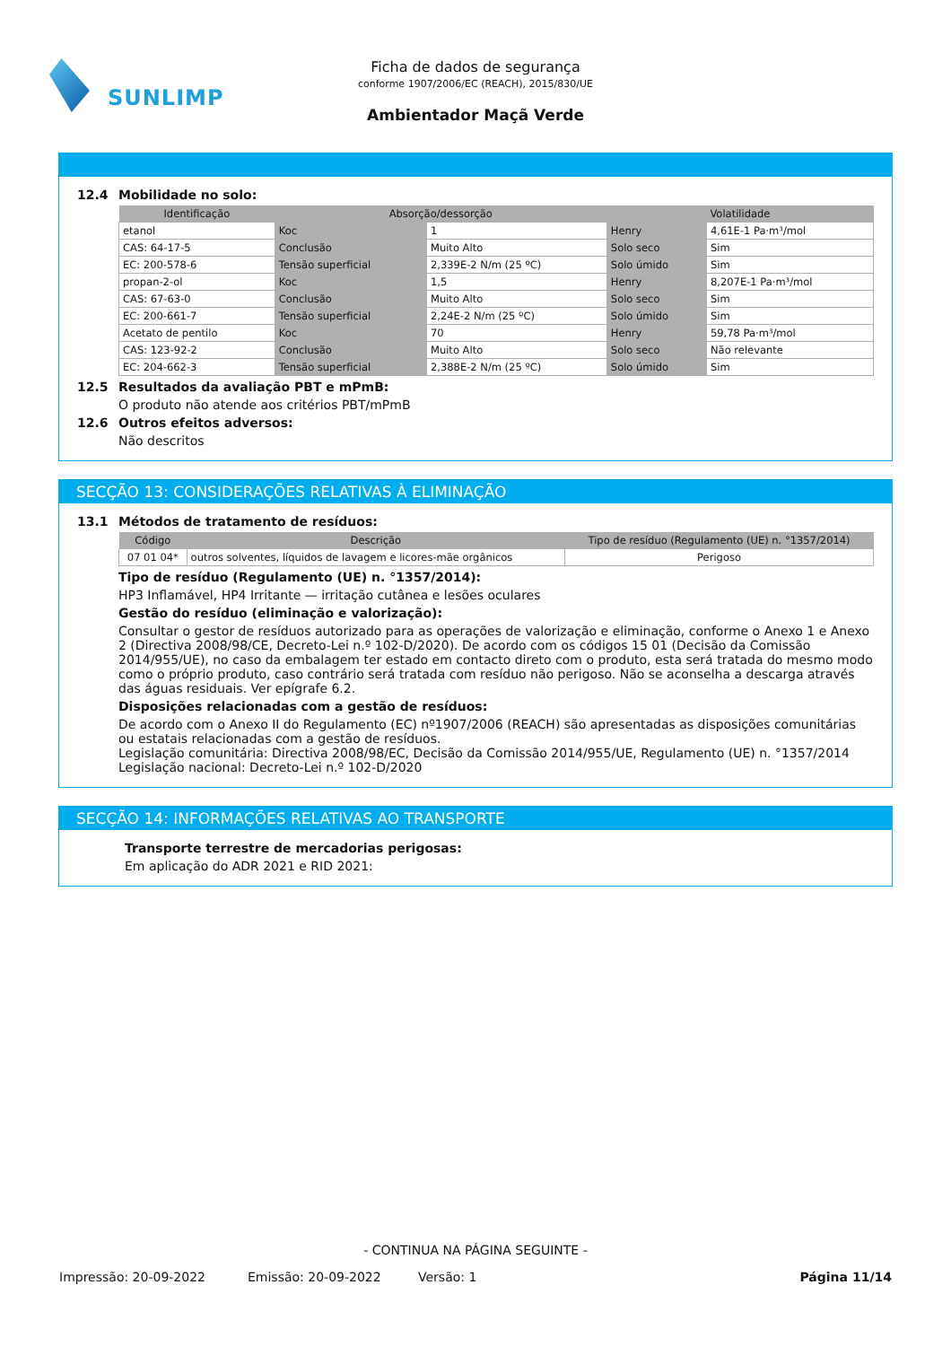SUNLIMP
Ficha de dados de segurança
conforme 1907/2006/EC (REACH), 2015/830/UE
Ambientador Maçã Verde
12.4 Mobilidade no solo:
| Identificação | Absorção/dessorção | | Volatilidade | |
| --- | --- | --- | --- | --- |
| etanol | Koc | 1 | Henry | 4,61E-1 Pa·m³/mol |
| CAS: 64-17-5 | Conclusão | Muito Alto | Solo seco | Sim |
| EC: 200-578-6 | Tensão superficial | 2,339E-2 N/m (25 ºC) | Solo úmido | Sim |
| propan-2-ol | Koc | 1,5 | Henry | 8,207E-1 Pa·m³/mol |
| CAS: 67-63-0 | Conclusão | Muito Alto | Solo seco | Sim |
| EC: 200-661-7 | Tensão superficial | 2,24E-2 N/m (25 ºC) | Solo úmido | Sim |
| Acetato de pentilo | Koc | 70 | Henry | 59,78 Pa·m³/mol |
| CAS: 123-92-2 | Conclusão | Muito Alto | Solo seco | Não relevante |
| EC: 204-662-3 | Tensão superficial | 2,388E-2 N/m (25 ºC) | Solo úmido | Sim |
12.5 Resultados da avaliação PBT e mPmB:
O produto não atende aos critérios PBT/mPmB
12.6 Outros efeitos adversos:
Não descritos
SECÇÃO 13: CONSIDERAÇÕES RELATIVAS À ELIMINAÇÃO
13.1 Métodos de tratamento de resíduos:
| Código | Descrição | Tipo de resíduo (Regulamento (UE) n. °1357/2014) |
| --- | --- | --- |
| 07 01 04* | outros solventes, líquidos de lavagem e licores-mãe orgânicos | Perigoso |
Tipo de resíduo (Regulamento (UE) n. °1357/2014):
HP3 Inflamável, HP4 Irritante — irritação cutânea e lesões oculares
Gestão do resíduo (eliminação e valorização):
Consultar o gestor de resíduos autorizado para as operações de valorização e eliminação, conforme o Anexo 1 e Anexo 2 (Directiva 2008/98/CE, Decreto-Lei n.º 102-D/2020). De acordo com os códigos 15 01 (Decisão da Comissão 2014/955/UE), no caso da embalagem ter estado em contacto direto com o produto, esta será tratada do mesmo modo como o próprio produto, caso contrário será tratada com resíduo não perigoso. Não se aconselha a descarga através das águas residuais. Ver epígrafe 6.2.
Disposições relacionadas com a gestão de resíduos:
De acordo com o Anexo II do Regulamento (EC) nº1907/2006 (REACH) são apresentadas as disposições comunitárias ou estatais relacionadas com a gestão de resíduos.
Legislação comunitária: Directiva 2008/98/EC, Decisão da Comissão 2014/955/UE, Regulamento (UE) n. °1357/2014
Legislação nacional: Decreto-Lei n.º 102-D/2020
SECÇÃO 14: INFORMAÇÕES RELATIVAS AO TRANSPORTE
Transporte terrestre de mercadorias perigosas:
Em aplicação do ADR 2021 e RID 2021:
- CONTINUA NA PÁGINA SEGUINTE -
Impressão: 20-09-2022 Emissão: 20-09-2022 Versão: 1 Página 11/14